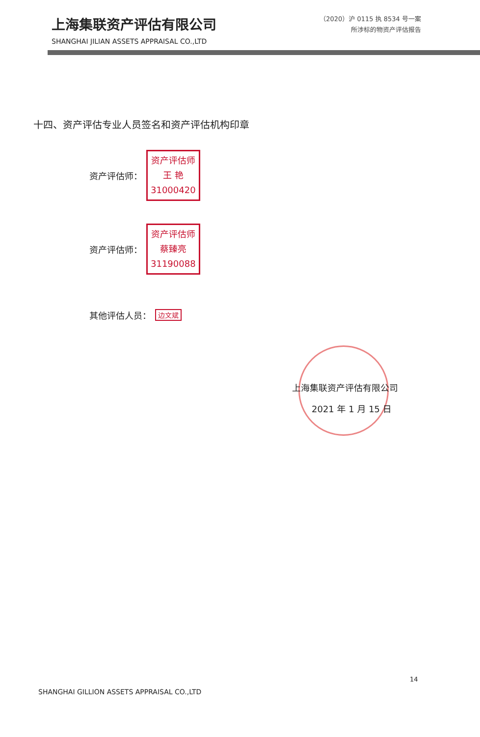上海集联资产评估有限公司
SHANGHAI JILIAN ASSETS APPRAISAL CO.,LTD
（2020）沪 0115 执 8534 号一案
所涉标的物资产评估报告
十四、资产评估专业人员签名和资产评估机构印章
资产评估师：
资产评估师
王 艳
31000420
资产评估师：
资产评估师
蔡臻亮
31190088
其他评估人员： 边文斌
上海集联资产评估有限公司
2021 年 1 月 15 日
14
SHANGHAI GILLION ASSETS APPRAISAL CO.,LTD